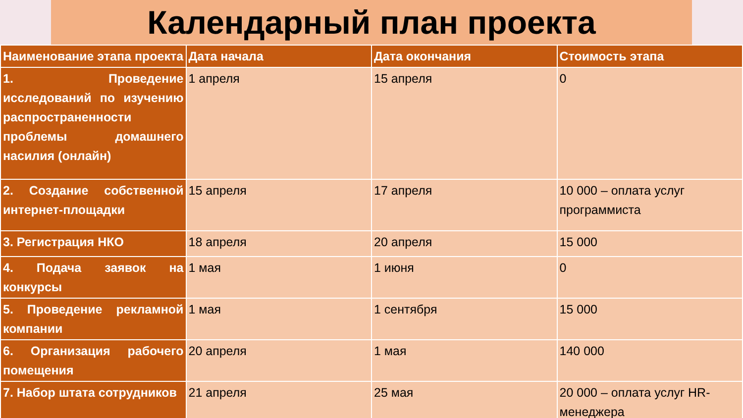Календарный план проекта
| Наименование этапа проекта | Дата начала | Дата окончания | Стоимость этапа |
| --- | --- | --- | --- |
| 1. Проведение исследований по изучению распространенности проблемы домашнего насилия (онлайн) | 1 апреля | 15 апреля | 0 |
| 2. Создание собственной интернет-площадки | 15 апреля | 17 апреля | 10 000 – оплата услуг программиста |
| 3. Регистрация НКО | 18 апреля | 20 апреля | 15 000 |
| 4. Подача заявок на конкурсы | 1 мая | 1 июня | 0 |
| 5. Проведение рекламной компании | 1 мая | 1 сентября | 15 000 |
| 6. Организация рабочего помещения | 20 апреля | 1 мая | 140 000 |
| 7. Набор штата сотрудников | 21 апреля | 25 мая | 20 000 – оплата услуг HR-менеджера |